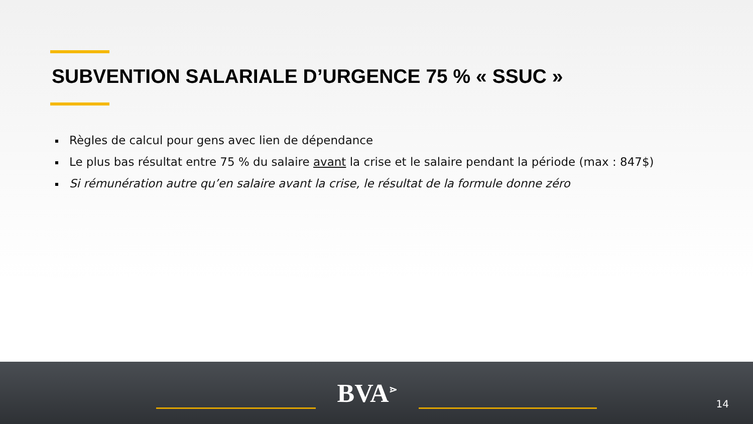SUBVENTION SALARIALE D’URGENCE 75 % « SSUC »
Règles de calcul pour gens avec lien de dépendance
Le plus bas résultat entre 75 % du salaire avant la crise et le salaire pendant la période (max : 847$)
Si rémunération autre qu’en salaire avant la crise, le résultat de la formule donne zéro
BVA<sup>⋗</sup>
14